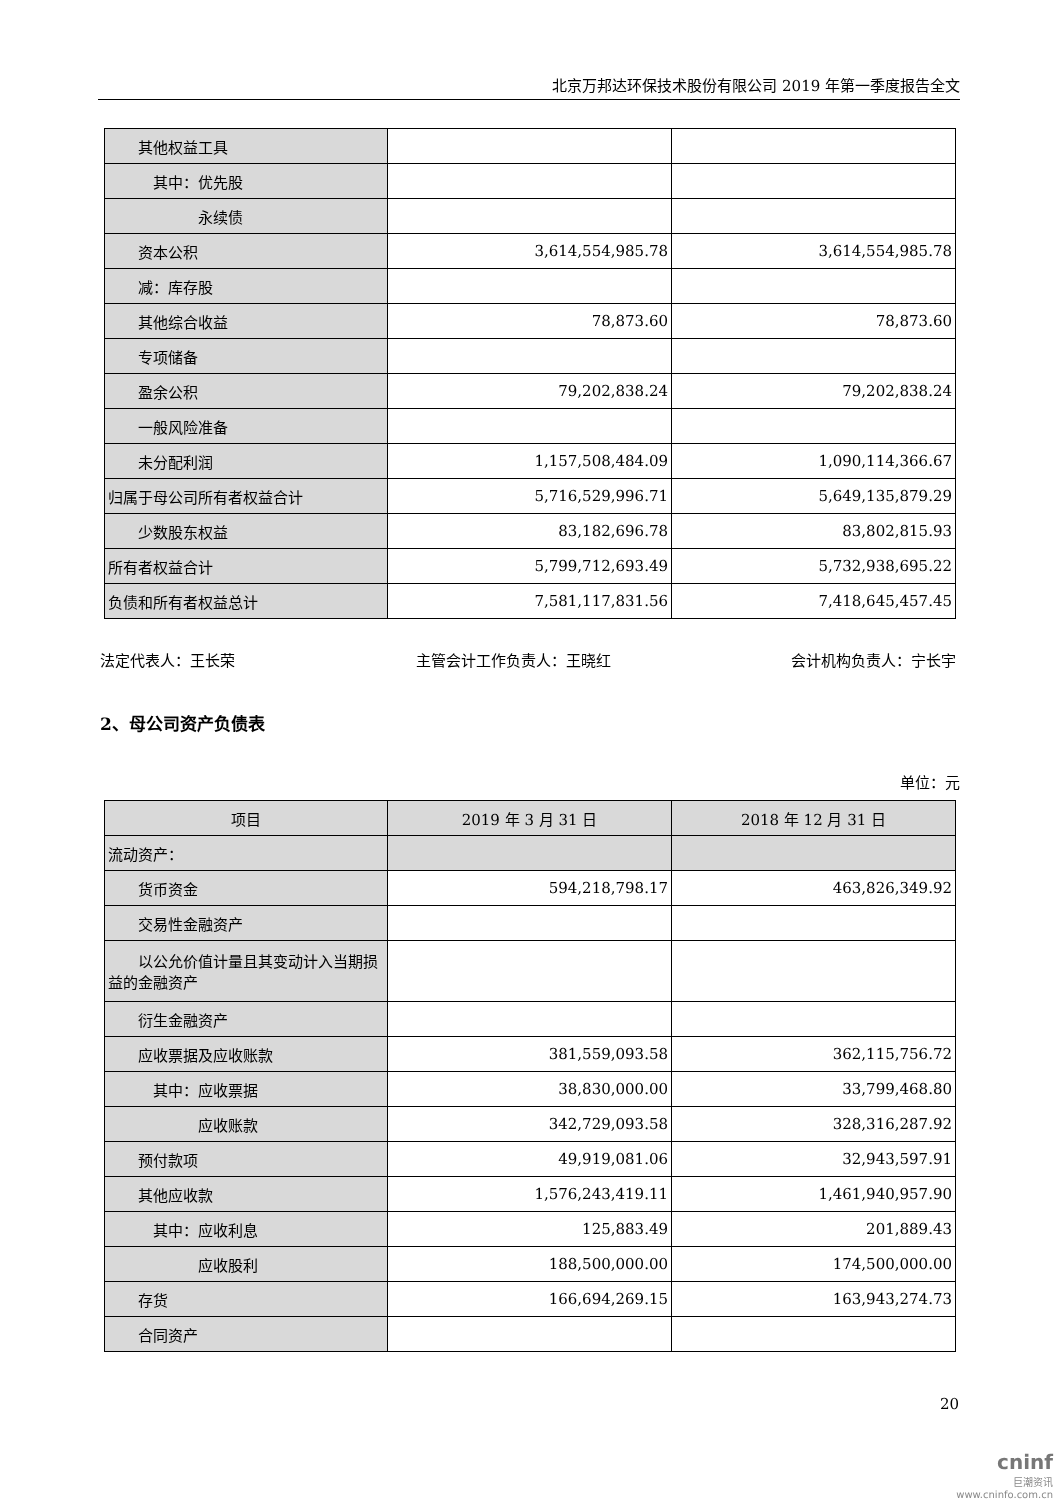北京万邦达环保技术股份有限公司 2019 年第一季度报告全文
| 其他权益工具 | | |
| 其中：优先股 | | |
| 永续债 | | |
| 资本公积 | 3,614,554,985.78 | 3,614,554,985.78 |
| 减：库存股 | | |
| 其他综合收益 | 78,873.60 | 78,873.60 |
| 专项储备 | | |
| 盈余公积 | 79,202,838.24 | 79,202,838.24 |
| 一般风险准备 | | |
| 未分配利润 | 1,157,508,484.09 | 1,090,114,366.67 |
| 归属于母公司所有者权益合计 | 5,716,529,996.71 | 5,649,135,879.29 |
| 少数股东权益 | 83,182,696.78 | 83,802,815.93 |
| 所有者权益合计 | 5,799,712,693.49 | 5,732,938,695.22 |
| 负债和所有者权益总计 | 7,581,117,831.56 | 7,418,645,457.45 |
法定代表人：王长荣 主管会计工作负责人：王晓红 会计机构负责人：宁长宇
2、母公司资产负债表
单位：元
| 项目 | 2019 年 3 月 31 日 | 2018 年 12 月 31 日 |
| --- | --- | --- |
| 流动资产： | | |
| 货币资金 | 594,218,798.17 | 463,826,349.92 |
| 交易性金融资产 | | |
| 以公允价值计量且其变动计入当期损益的金融资产 | | |
| 衍生金融资产 | | |
| 应收票据及应收账款 | 381,559,093.58 | 362,115,756.72 |
| 其中：应收票据 | 38,830,000.00 | 33,799,468.80 |
| 应收账款 | 342,729,093.58 | 328,316,287.92 |
| 预付款项 | 49,919,081.06 | 32,943,597.91 |
| 其他应收款 | 1,576,243,419.11 | 1,461,940,957.90 |
| 其中：应收利息 | 125,883.49 | 201,889.43 |
| 应收股利 | 188,500,000.00 | 174,500,000.00 |
| 存货 | 166,694,269.15 | 163,943,274.73 |
| 合同资产 | | |
20
cninf
巨潮资讯
www.cninfo.com.cn